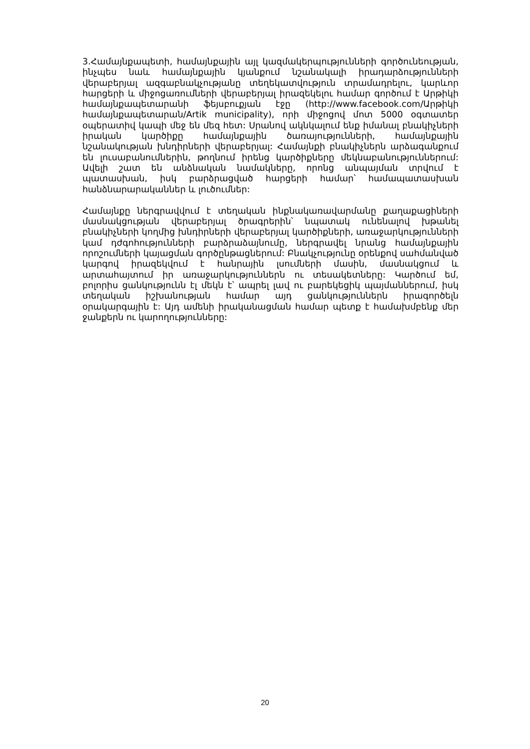3.Համայնքապետի, համայնքային այլ կազմակերպությունների գործունեության, ինչպես նաև համայնքային կյանքում նշանակալի իրադարձությունների վերաբերյալ ազգաբնակչությանը տեղեկատվություն տրամադրելու, կարևոր հարցերի և միջոցառումների վերաբերյալ իրազեկելու համար գործում է Արթիկի համայնքապետարանի ֆեյսբուքյան էջը (http://www.facebook.com/Արթիկի համայնքապետարան/Artik municipality), որի միջոցով մոտ 5000 օգտատեր օպերատիվ կապի մեջ են մեզ հետ: Սրանով ակնկալում ենք իմանալ բնակիչների իրական կարծիքը համայնքային ծառայությունների, համայնքային նշանակության խնդիրների վերաբերյալ: Համայնքի բնակիչներն արձագանքում են լուսաբանումներին, թողնում իրենց կարծիքները մեկնաբանություններում: Ավելի շատ են անձնական նամակները, որոնց անպայման տրվում է պատասխան, իսկ բարձրացված հարցերի համար՝ համապատասխան հանձնարարականներ և լուծումներ:
Համայնքը ներգրավվում է տեղական ինքնակառավարմանը քաղաքացիների մասնակցության վերաբերյալ ծրագրերին՝ նպատակ ունենալով խթանել բնակիչների կողմից խնդիրների վերաբերյալ կարծիքների, առաջարկությունների կամ դժգոհությունների բարձրաձայնումը, ներգրավել նրանց համայնքային որոշումների կայացման գործընթացներում: Բնակչությունը օրենքով սահմանված կարգով իրազեկվում է հանրային լսումների մասին, մասնակցում և արտահայտում իր առաջարկություններն ու տեսակետները: Կարծում եմ, բոլորիս ցանկությունն էլ մեկն է՝ ապրել լավ ու բարեկեցիկ պայմաններում, իսկ տեղական իշխանության համար այդ ցանկություններն իրագործելն օրակարգային է: Այդ ամենի իրականացման համար պետք է համախմբենք մեր ջանքերն ու կարողությունները:
20